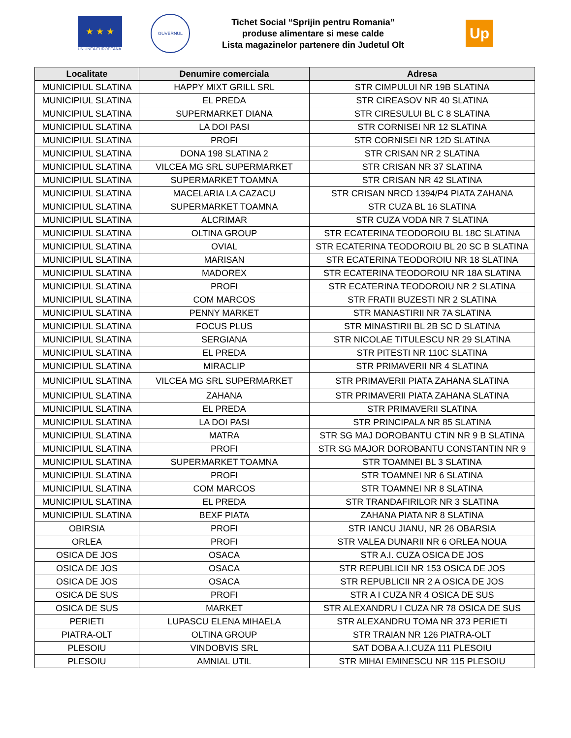★ ★ ★
UNIUNEA EUROPEANA
GUVERNUL
Tichet Social “Sprijin pentru Romania”
produse alimentare si mese calde
Lista magazinelor partenere din Judetul Olt
Up
| Localitate | Denumire comerciala | Adresa |
| --- | --- | --- |
| MUNICIPIUL SLATINA | HAPPY MIXT GRILL SRL | STR CIMPULUI NR 19B SLATINA |
| MUNICIPIUL SLATINA | EL PREDA | STR CIREASOV NR 40 SLATINA |
| MUNICIPIUL SLATINA | SUPERMARKET DIANA | STR CIRESULUI BL C 8 SLATINA |
| MUNICIPIUL SLATINA | LA DOI PASI | STR CORNISEI NR 12 SLATINA |
| MUNICIPIUL SLATINA | PROFI | STR CORNISEI NR 12D SLATINA |
| MUNICIPIUL SLATINA | DONA 198 SLATINA 2 | STR CRISAN NR 2 SLATINA |
| MUNICIPIUL SLATINA | VILCEA MG SRL SUPERMARKET | STR CRISAN NR 37 SLATINA |
| MUNICIPIUL SLATINA | SUPERMARKET TOAMNA | STR CRISAN NR 42 SLATINA |
| MUNICIPIUL SLATINA | MACELARIA LA CAZACU | STR CRISAN NRCD 1394/P4 PIATA ZAHANA |
| MUNICIPIUL SLATINA | SUPERMARKET TOAMNA | STR CUZA BL 16 SLATINA |
| MUNICIPIUL SLATINA | ALCRIMAR | STR CUZA VODA NR 7 SLATINA |
| MUNICIPIUL SLATINA | OLTINA GROUP | STR ECATERINA TEODOROIU BL 18C SLATINA |
| MUNICIPIUL SLATINA | OVIAL | STR ECATERINA TEODOROIU BL 20 SC B SLATINA |
| MUNICIPIUL SLATINA | MARISAN | STR ECATERINA TEODOROIU NR 18 SLATINA |
| MUNICIPIUL SLATINA | MADOREX | STR ECATERINA TEODOROIU NR 18A SLATINA |
| MUNICIPIUL SLATINA | PROFI | STR ECATERINA TEODOROIU NR 2 SLATINA |
| MUNICIPIUL SLATINA | COM MARCOS | STR FRATII BUZESTI NR 2 SLATINA |
| MUNICIPIUL SLATINA | PENNY MARKET | STR MANASTIRII NR 7A SLATINA |
| MUNICIPIUL SLATINA | FOCUS PLUS | STR MINASTIRII BL 2B SC D SLATINA |
| MUNICIPIUL SLATINA | SERGIANA | STR NICOLAE TITULESCU NR 29 SLATINA |
| MUNICIPIUL SLATINA | EL PREDA | STR PITESTI NR 110C SLATINA |
| MUNICIPIUL SLATINA | MIRACLIP | STR PRIMAVERII NR 4 SLATINA |
| MUNICIPIUL SLATINA | VILCEA MG SRL SUPERMARKET | STR PRIMAVERII PIATA ZAHANA SLATINA |
| MUNICIPIUL SLATINA | ZAHANA | STR PRIMAVERII PIATA ZAHANA SLATINA |
| MUNICIPIUL SLATINA | EL PREDA | STR PRIMAVERII SLATINA |
| MUNICIPIUL SLATINA | LA DOI PASI | STR PRINCIPALA NR 85 SLATINA |
| MUNICIPIUL SLATINA | MATRA | STR SG MAJ DOROBANTU CTIN NR 9 B SLATINA |
| MUNICIPIUL SLATINA | PROFI | STR SG MAJOR DOROBANTU CONSTANTIN NR 9 |
| MUNICIPIUL SLATINA | SUPERMARKET TOAMNA | STR TOAMNEI BL 3 SLATINA |
| MUNICIPIUL SLATINA | PROFI | STR TOAMNEI NR 6 SLATINA |
| MUNICIPIUL SLATINA | COM MARCOS | STR TOAMNEI NR 8 SLATINA |
| MUNICIPIUL SLATINA | EL PREDA | STR TRANDAFIRILOR NR 3 SLATINA |
| MUNICIPIUL SLATINA | BEXF PIATA | ZAHANA PIATA NR 8 SLATINA |
| OBIRSIA | PROFI | STR IANCU JIANU, NR 26 OBARSIA |
| ORLEA | PROFI | STR VALEA DUNARII NR 6 ORLEA NOUA |
| OSICA DE JOS | OSACA | STR A.I. CUZA OSICA DE JOS |
| OSICA DE JOS | OSACA | STR REPUBLICII NR 153 OSICA DE JOS |
| OSICA DE JOS | OSACA | STR REPUBLICII NR 2 A OSICA DE JOS |
| OSICA DE SUS | PROFI | STR A I CUZA NR 4 OSICA DE SUS |
| OSICA DE SUS | MARKET | STR ALEXANDRU I CUZA NR 78 OSICA DE SUS |
| PERIETI | LUPASCU ELENA MIHAELA | STR ALEXANDRU TOMA NR 373 PERIETI |
| PIATRA-OLT | OLTINA GROUP | STR TRAIAN NR 126 PIATRA-OLT |
| PLESOIU | VINDOBVIS SRL | SAT DOBA A.I.CUZA 111 PLESOIU |
| PLESOIU | AMNIAL UTIL | STR MIHAI EMINESCU NR 115 PLESOIU |